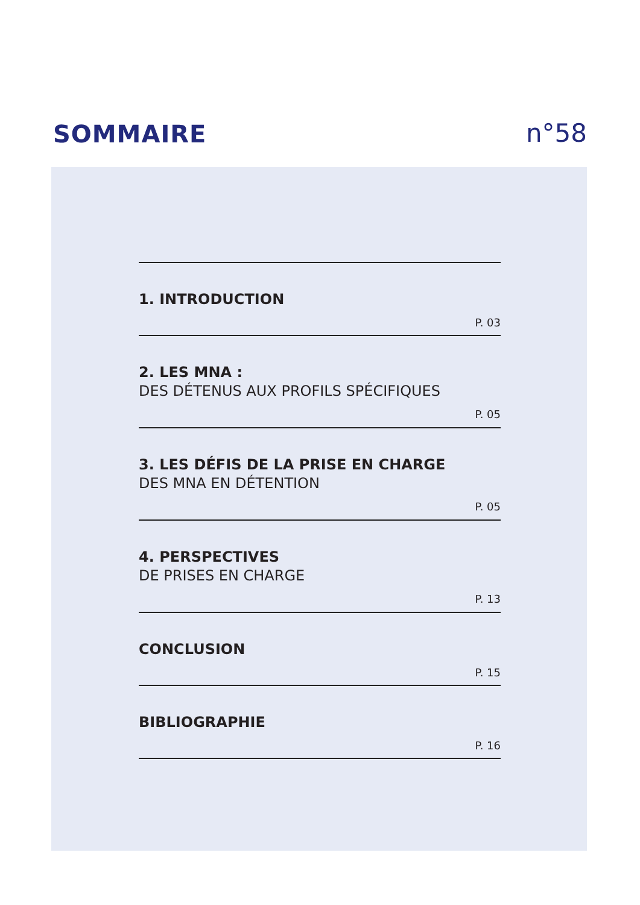SOMMAIRE
n°58
1. INTRODUCTION
P. 03
2. LES MNA :
DES DÉTENUS AUX PROFILS SPÉCIFIQUES
P. 05
3. LES DÉFIS DE LA PRISE EN CHARGE
DES MNA EN DÉTENTION
P. 05
4. PERSPECTIVES
DE PRISES EN CHARGE
P. 13
CONCLUSION
P. 15
BIBLIOGRAPHIE
P. 16